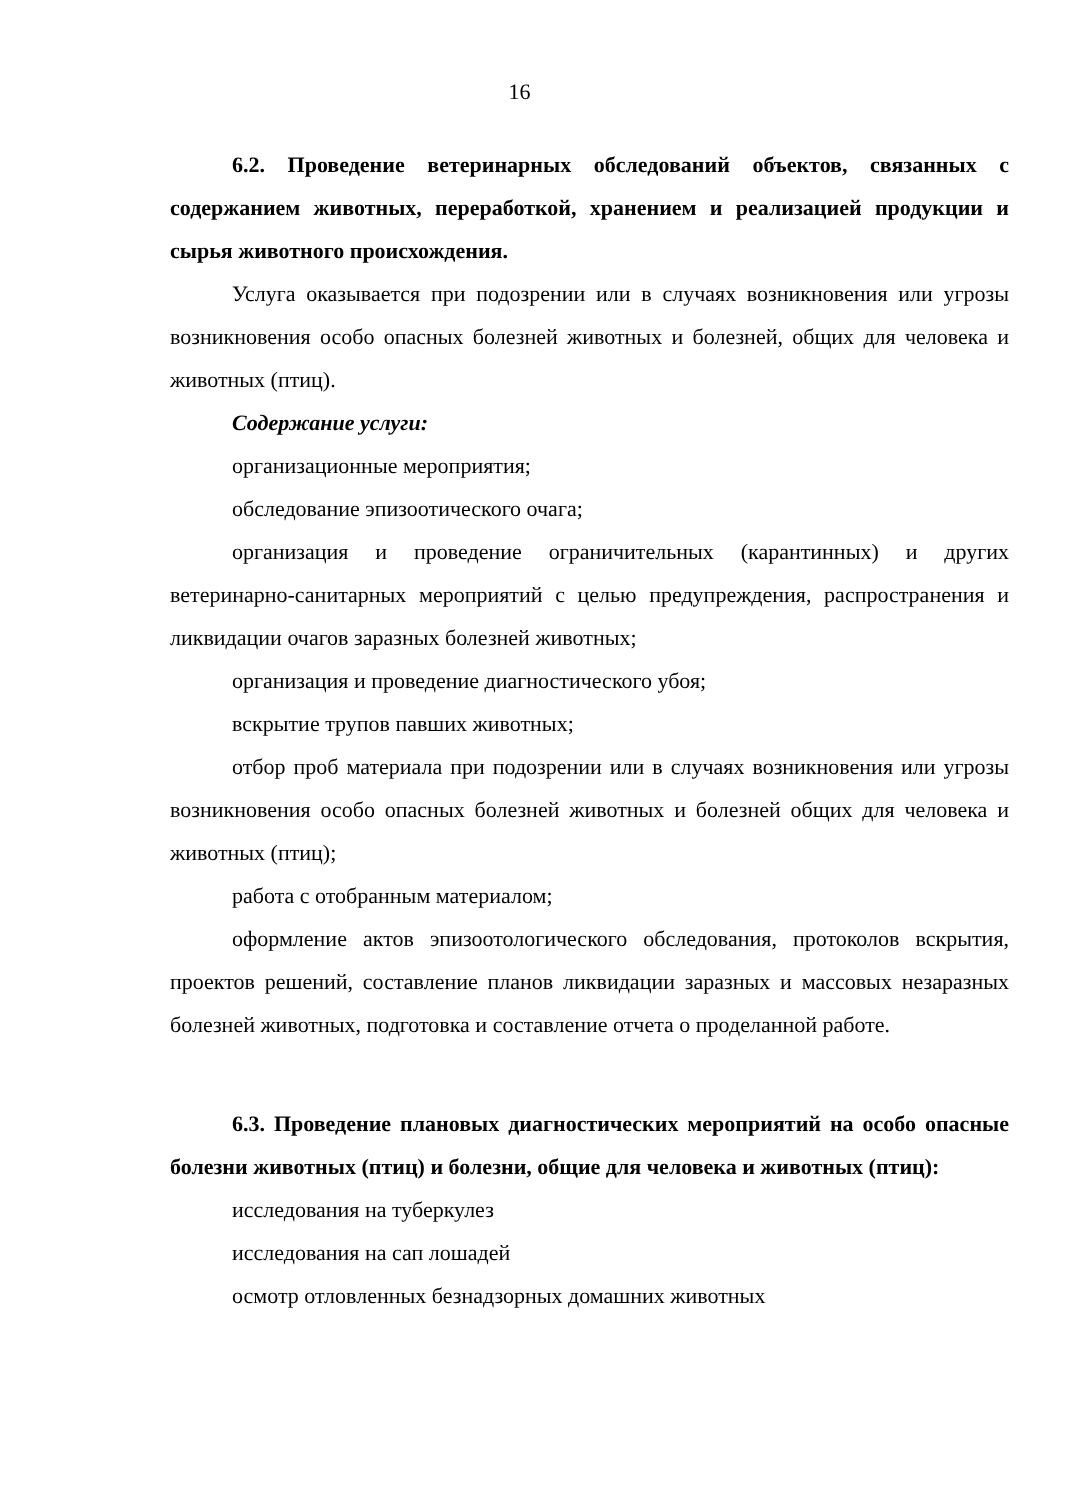16
6.2. Проведение ветеринарных обследований объектов, связанных с содержанием животных, переработкой, хранением и реализацией продукции и сырья животного происхождения.
Услуга оказывается при подозрении или в случаях возникновения или угрозы возникновения особо опасных болезней животных и болезней, общих для человека и животных (птиц).
Содержание услуги:
организационные мероприятия;
обследование эпизоотического очага;
организация и проведение ограничительных (карантинных) и других ветеринарно-санитарных мероприятий с целью предупреждения, распространения и ликвидации очагов заразных болезней животных;
организация и проведение диагностического убоя;
вскрытие трупов павших животных;
отбор проб материала при подозрении или в случаях возникновения или угрозы возникновения особо опасных болезней животных и болезней общих для человека и животных (птиц);
работа с отобранным материалом;
оформление актов эпизоотологического обследования, протоколов вскрытия, проектов решений, составление планов ликвидации заразных и массовых незаразных болезней животных, подготовка и составление отчета о проделанной работе.
6.3. Проведение плановых диагностических мероприятий на особо опасные болезни животных (птиц) и болезни, общие для человека и животных (птиц):
исследования на туберкулез
исследования на сап лошадей
осмотр отловленных безнадзорных домашних животных